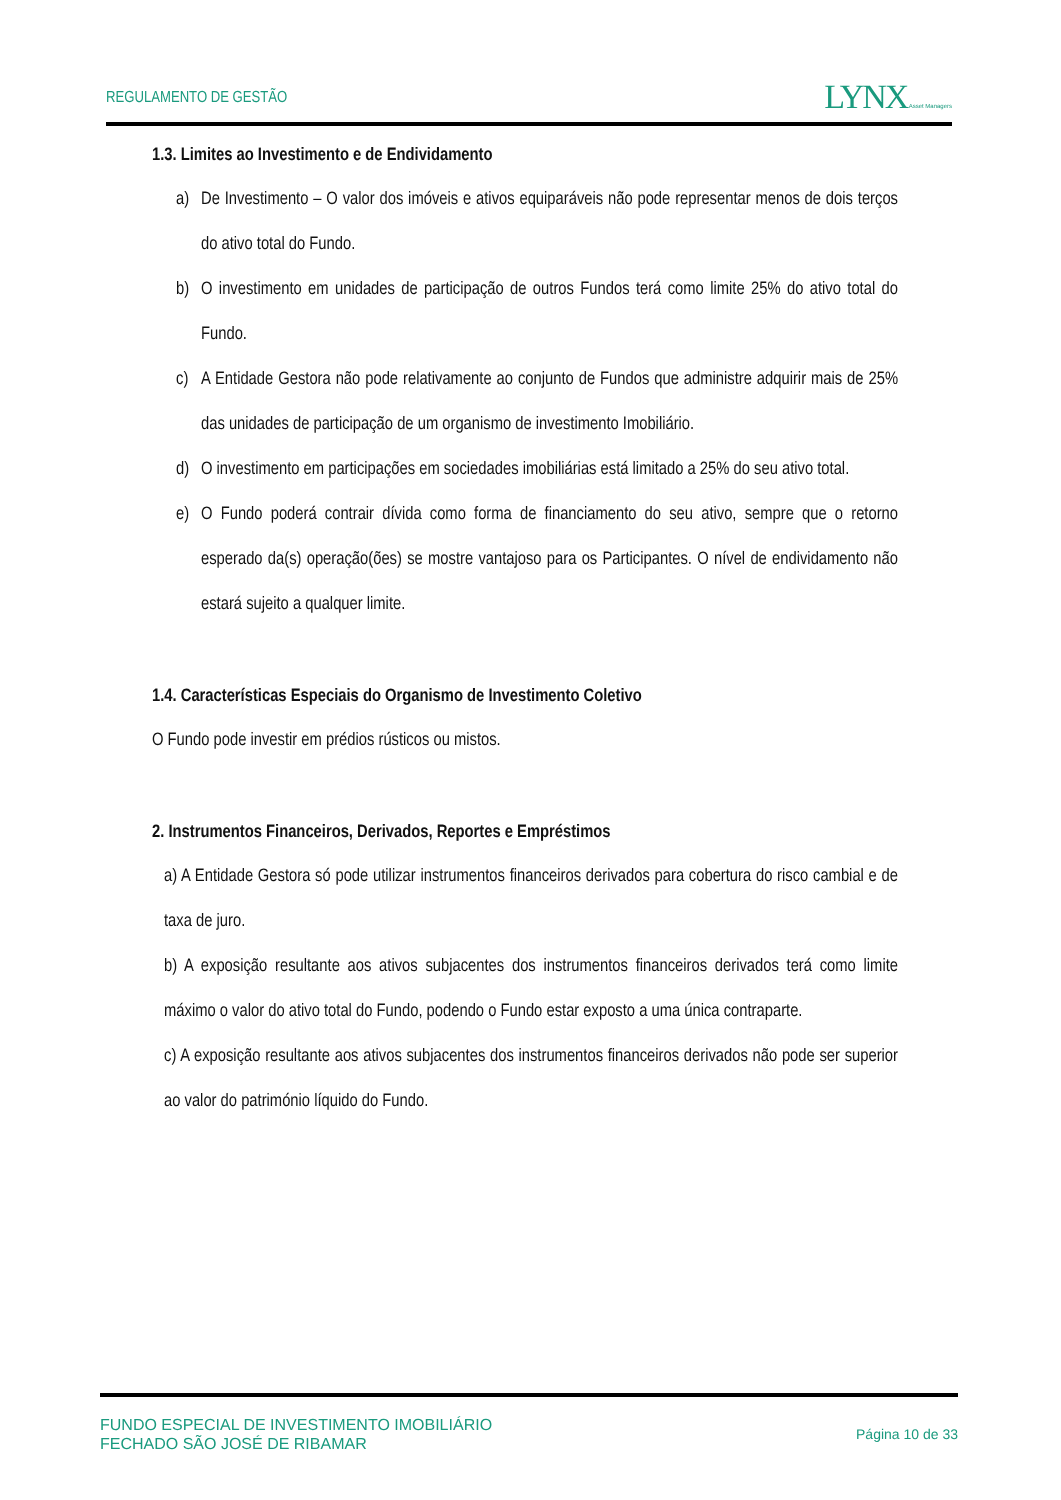REGULAMENTO DE GESTÃO
LYNX Asset Managers
1.3. Limites ao Investimento e de Endividamento
a) De Investimento – O valor dos imóveis e ativos equiparáveis não pode representar menos de dois terços do ativo total do Fundo.
b) O investimento em unidades de participação de outros Fundos terá como limite 25% do ativo total do Fundo.
c) A Entidade Gestora não pode relativamente ao conjunto de Fundos que administre adquirir mais de 25% das unidades de participação de um organismo de investimento Imobiliário.
d) O investimento em participações em sociedades imobiliárias está limitado a 25% do seu ativo total.
e) O Fundo poderá contrair dívida como forma de financiamento do seu ativo, sempre que o retorno esperado da(s) operação(ões) se mostre vantajoso para os Participantes. O nível de endividamento não estará sujeito a qualquer limite.
1.4. Características Especiais do Organismo de Investimento Coletivo
O Fundo pode investir em prédios rústicos ou mistos.
2. Instrumentos Financeiros, Derivados, Reportes e Empréstimos
a) A Entidade Gestora só pode utilizar instrumentos financeiros derivados para cobertura do risco cambial e de taxa de juro.
b) A exposição resultante aos ativos subjacentes dos instrumentos financeiros derivados terá como limite máximo o valor do ativo total do Fundo, podendo o Fundo estar exposto a uma única contraparte.
c) A exposição resultante aos ativos subjacentes dos instrumentos financeiros derivados não pode ser superior ao valor do património líquido do Fundo.
FUNDO ESPECIAL DE INVESTIMENTO IMOBILIÁRIO
FECHADO SÃO JOSÉ DE RIBAMAR
Página 10 de 33